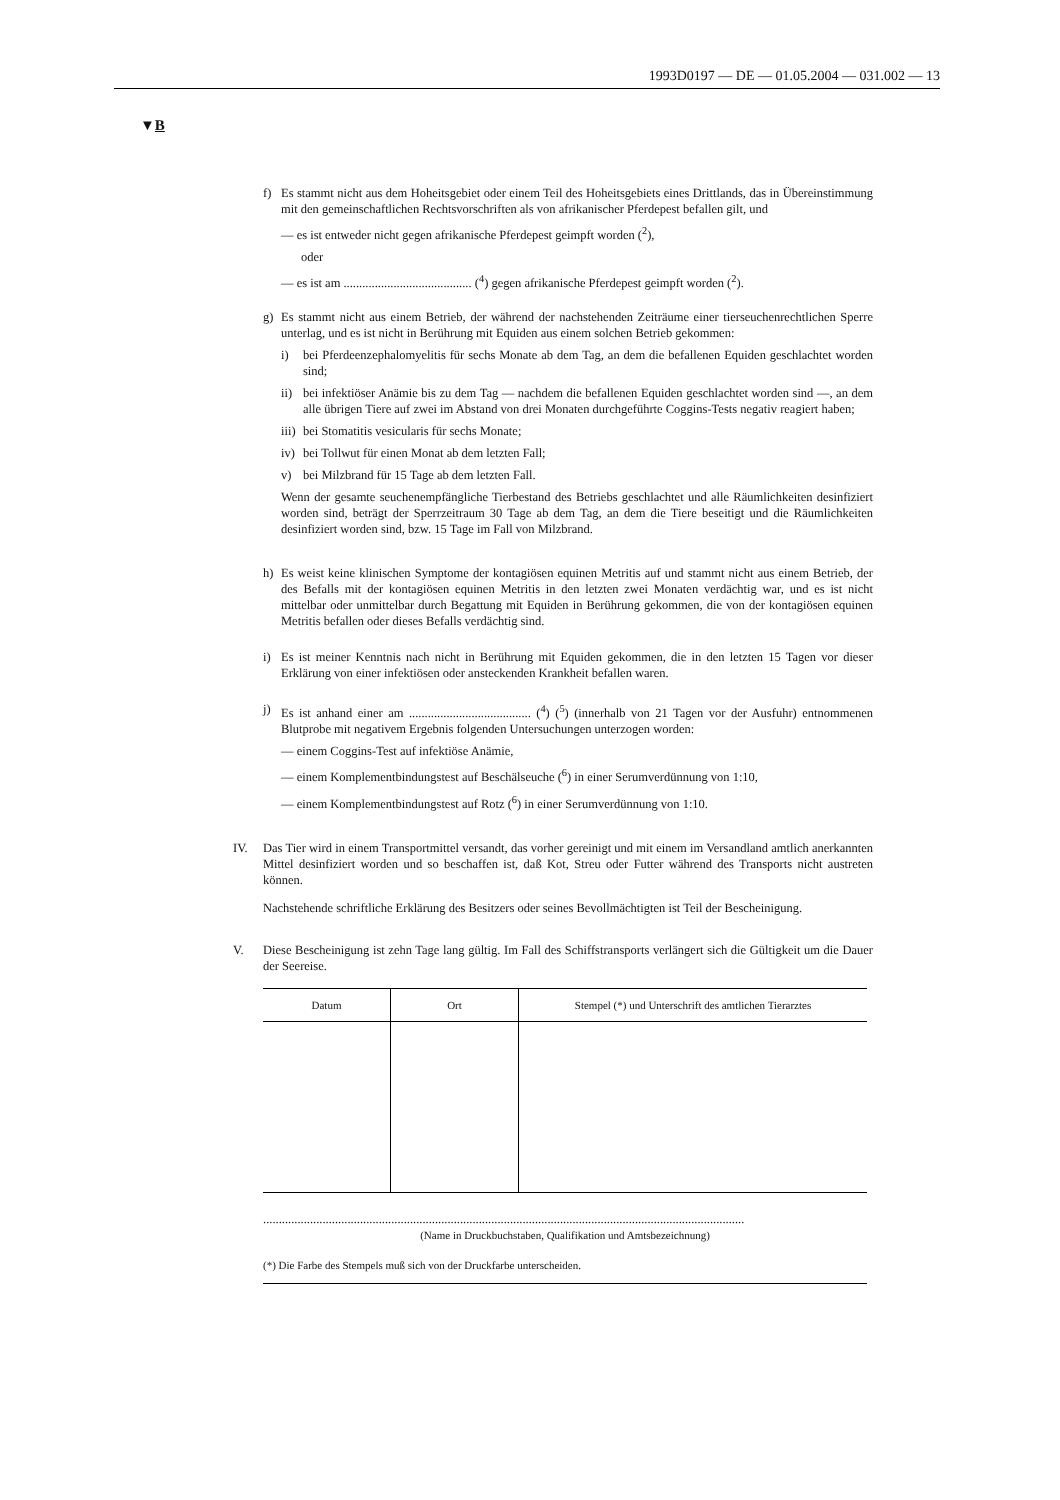1993D0197 — DE — 01.05.2004 — 031.002 — 13
▼B
f) Es stammt nicht aus dem Hoheitsgebiet oder einem Teil des Hoheitsgebiets eines Drittlands, das in Übereinstimmung mit den gemeinschaftlichen Rechtsvorschriften als von afrikanischer Pferdepest befallen gilt, und
— es ist entweder nicht gegen afrikanische Pferdepest geimpft worden (<sup>2</sup>),
oder
— es ist am ......................................... (<sup>4</sup>) gegen afrikanische Pferdepest geimpft worden (<sup>2</sup>).
g) Es stammt nicht aus einem Betrieb, der während der nachstehenden Zeiträume einer tierseuchenrechtlichen Sperre unterlag, und es ist nicht in Berührung mit Equiden aus einem solchen Betrieb gekommen:
i) bei Pferdeenzephalomyelitis für sechs Monate ab dem Tag, an dem die befallenen Equiden geschlachtet worden sind;
ii)
bei infektiöser Anämie bis zu dem Tag — nachdem die befallenen Equiden geschlachtet worden sind —, an dem alle übrigen Tiere auf zwei im Abstand von drei Monaten durchgeführte Coggins-Tests negativ reagiert haben;
iii)
bei Stomatitis vesicularis für sechs Monate;
iv)
bei Tollwut für einen Monat ab dem letzten Fall;
v) bei Milzbrand für 15 Tage ab dem letzten Fall.
Wenn der gesamte seuchenempfängliche Tierbestand des Betriebs geschlachtet und alle Räumlichkeiten desinfiziert worden sind, beträgt der Sperrzeitraum 30 Tage ab dem Tag, an dem die Tiere beseitigt und die Räumlichkeiten desinfiziert worden sind, bzw. 15 Tage im Fall von Milzbrand.
h) Es weist keine klinischen Symptome der kontagiösen equinen Metritis auf und stammt nicht aus einem Betrieb, der des Befalls mit der kontagiösen equinen Metritis in den letzten zwei Monaten verdächtig war, und es ist nicht mittelbar oder unmittelbar durch Begattung mit Equiden in Berührung gekommen, die von der kontagiösen equinen Metritis befallen oder dieses Befalls verdächtig sind.
i) Es ist meiner Kenntnis nach nicht in Berührung mit Equiden gekommen, die in den letzten 15 Tagen vor dieser Erklärung von einer infektiösen oder ansteckenden Krankheit befallen waren.
j) Es ist anhand einer am ....................................... (<sup>4</sup>) (<sup>5</sup>) (innerhalb von 21 Tagen vor der Ausfuhr) entnommenen Blutprobe mit negativem Ergebnis folgenden Untersuchungen unterzogen worden:
— einem Coggins-Test auf infektiöse Anämie,
— einem Komplementbindungstest auf Beschälseuche (<sup>6</sup>) in einer Serumverdünnung von 1:10,
— einem Komplementbindungstest auf Rotz (<sup>6</sup>) in einer Serumverdünnung von 1:10.
IV. Das Tier wird in einem Transportmittel versandt, das vorher gereinigt und mit einem im Versandland amtlich anerkannten Mittel desinfiziert worden und so beschaffen ist, daß Kot, Streu oder Futter während des Transports nicht austreten können.
Nachstehende schriftliche Erklärung des Besitzers oder seines Bevollmächtigten ist Teil der Bescheinigung.
V. Diese Bescheinigung ist zehn Tage lang gültig. Im Fall des Schiffstransports verlängert sich die Gültigkeit um die Dauer der Seereise.
| Datum | Ort | Stempel (*) und Unterschrift des amtlichen Tierarztes |
| --- | --- | --- |
..........................................................................................................................................................
(Name in Druckbuchstaben, Qualifikation und Amtsbezeichnung)
(*) Die Farbe des Stempels muß sich von der Druckfarbe unterscheiden.